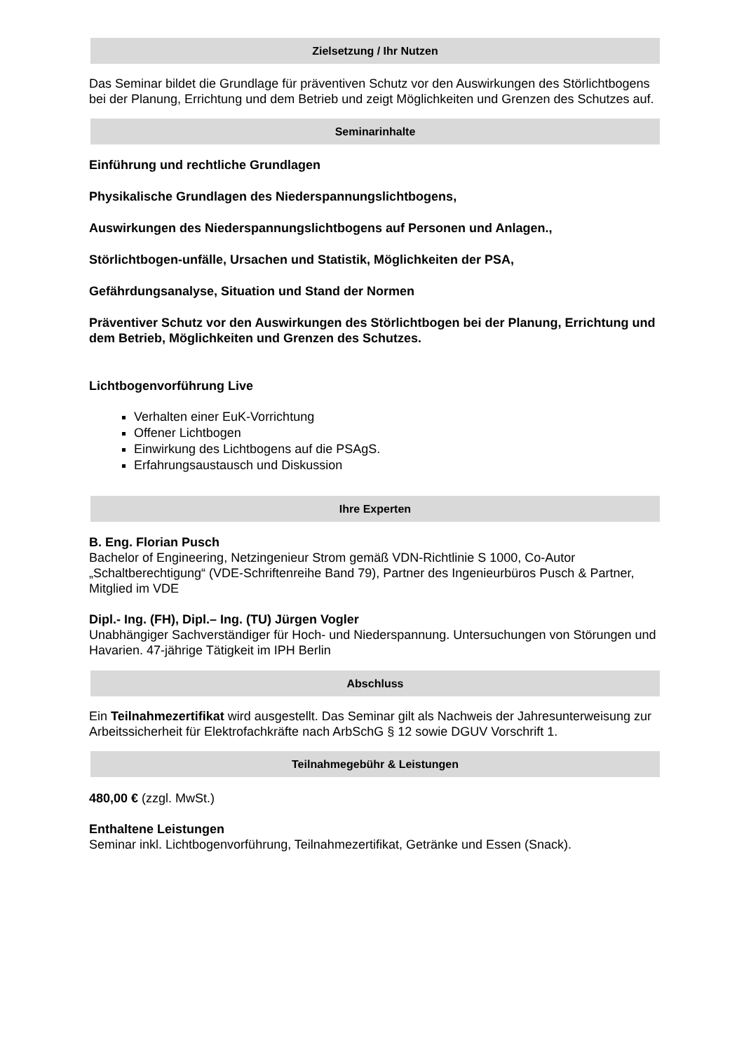Zielsetzung / Ihr Nutzen
Das Seminar bildet die Grundlage für präventiven Schutz vor den Auswirkungen des Störlichtbogens bei der Planung, Errichtung und dem Betrieb und zeigt Möglichkeiten und Grenzen des Schutzes auf.
Seminarinhalte
Einführung und rechtliche Grundlagen
Physikalische Grundlagen des Niederspannungslichtbogens,
Auswirkungen des Niederspannungslichtbogens auf Personen und Anlagen.,
Störlichtbogen-unfälle, Ursachen und Statistik, Möglichkeiten der PSA,
Gefährdungsanalyse, Situation und Stand der Normen
Präventiver Schutz vor den Auswirkungen des Störlichtbogen bei der Planung, Errichtung und dem Betrieb, Möglichkeiten und Grenzen des Schutzes.
Lichtbogenvorführung Live
Verhalten einer EuK-Vorrichtung
Offener Lichtbogen
Einwirkung des Lichtbogens auf die PSAgS.
Erfahrungsaustausch und Diskussion
Ihre Experten
B. Eng. Florian Pusch
Bachelor of Engineering, Netzingenieur Strom gemäß VDN-Richtlinie S 1000, Co-Autor „Schaltberechtigung“ (VDE-Schriftenreihe Band 79), Partner des Ingenieurbüros Pusch & Partner, Mitglied im VDE
Dipl.- Ing. (FH), Dipl.– Ing. (TU) Jürgen Vogler
Unabhängiger Sachverständiger für Hoch- und Niederspannung. Untersuchungen von Störungen und Havarien. 47-jährige Tätigkeit im IPH Berlin
Abschluss
Ein Teilnahmezertifikat wird ausgestellt. Das Seminar gilt als Nachweis der Jahresunterweisung zur Arbeitssicherheit für Elektrofachkräfte nach ArbSchG § 12 sowie DGUV Vorschrift 1.
Teilnahmegebühr & Leistungen
480,00 € (zzgl. MwSt.)
Enthaltene Leistungen
Seminar inkl. Lichtbogenvorführung, Teilnahmezertifikat, Getränke und Essen (Snack).